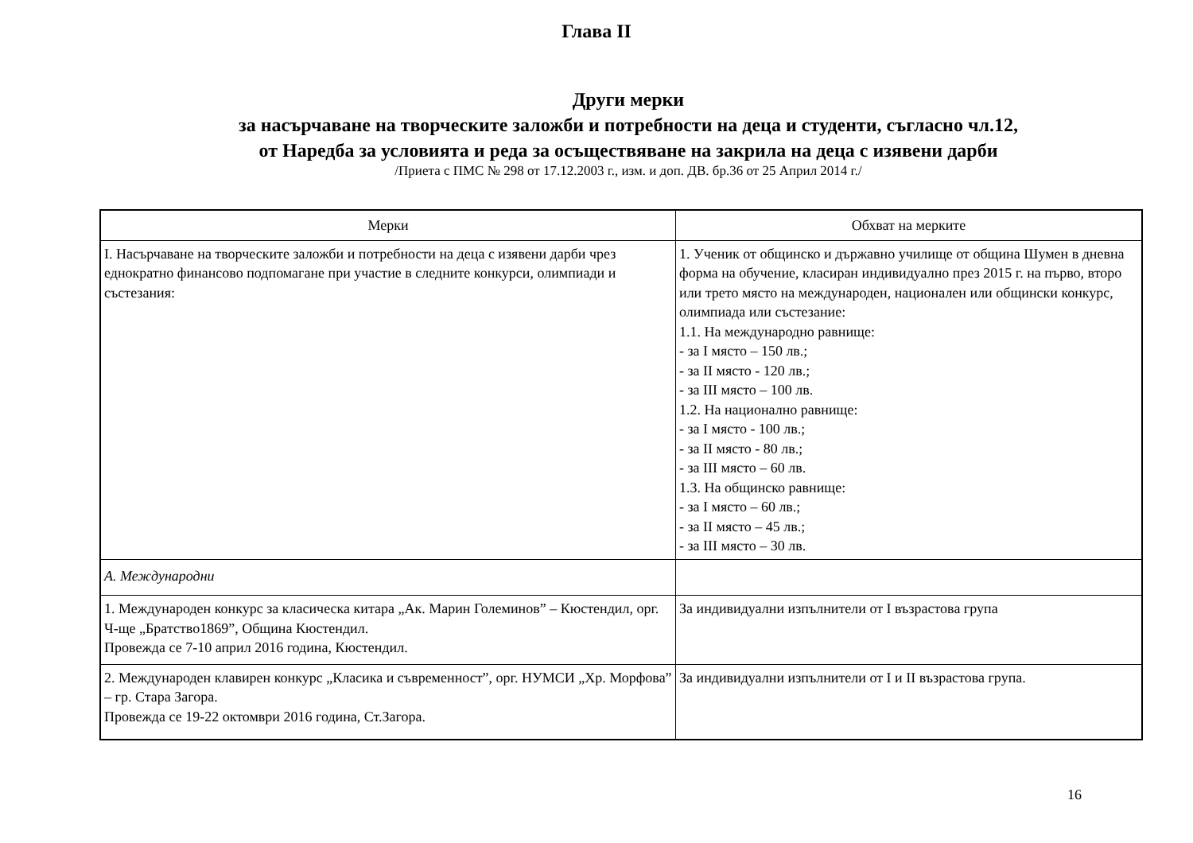Глава II
Други мерки
за насърчаване на творческите заложби и потребности на деца и студенти, съгласно чл.12,
от Наредба за условията и реда за осъществяване на закрила на деца с изявени дарби
/Приета с ПМС № 298 от 17.12.2003 г., изм. и доп. ДВ. бр.36 от 25 Април 2014 г./
| Мерки | Обхват на мерките |
| --- | --- |
| I. Насърчаване на творческите заложби и потребности на деца с изявени дарби чрез еднократно финансово подпомагане при участие в следните конкурси, олимпиади и състезания: | 1. Ученик от общинско и държавно училище от община Шумен в дневна форма на обучение, класиран индивидуално през 2015 г. на първо, второ или трето място на международен, национален или общински конкурс, олимпиада или състезание: 1.1. На международно равнище: - за I място – 150 лв.; - за II място - 120 лв.; - за III място – 100 лв. 1.2. На национално равнище: - за I място - 100 лв.; - за II място - 80 лв.; - за III място – 60 лв. 1.3. На общинско равнище: - за I място – 60 лв.; - за II място – 45 лв.; - за III място – 30 лв. |
| А. Международни | |
| 1. Международен конкурс за класическа китара „Ак. Марин Големинов” – Кюстендил, орг. Ч-ще „Братство1869”, Община Кюстендил. Провежда се 7-10 април 2016 година, Кюстендил. | За индивидуални изпълнители от I възрастова група |
| 2. Международен клавирен конкурс „Класика и съвременност”, орг. НУМСИ „Хр. Морфова” – гр. Стара Загора. Провежда се 19-22 октомври 2016 година, Ст.Загора. | За индивидуални изпълнители от I и II възрастова група. |
16